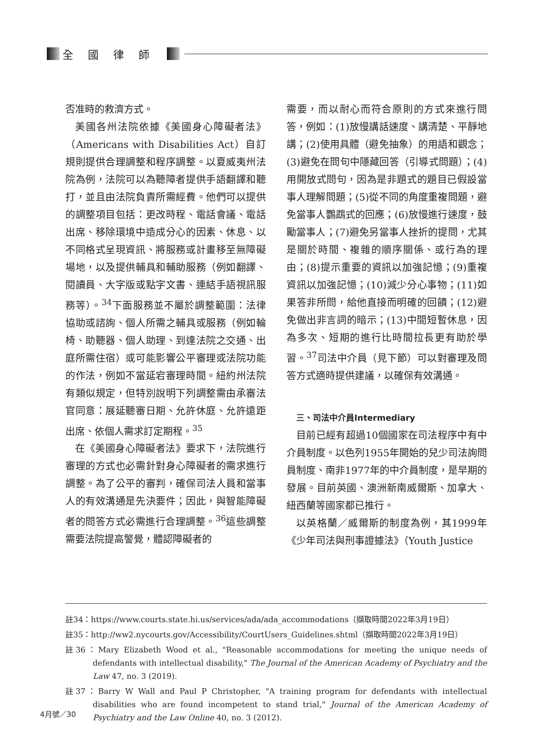全國律師
否准時的救濟方式。
美國各州法院依據《美國身心障礙者法》（Americans with Disabilities Act）自訂規則提供合理調整和程序調整。以夏威夷州法院為例，法院可以為聽障者提供手語翻譯和聽打，並且由法院負責所需經費。他們可以提供的調整項目包括：更改時程、電話會議、電話出席、移除環境中造成分心的因素、休息、以不同格式呈現資訊、將服務或計畫移至無障礙場地，以及提供輔具和輔助服務（例如翻譯、閱讀員、大字版或點字文書、連結手語視訊服務等）。<sup>34</sup>下面服務並不屬於調整範圍：法律協助或諮詢、個人所需之輔具或服務（例如輪椅、助聽器、個人助理、到達法院之交通、出庭所需住宿）或可能影響公平審理或法院功能的作法，例如不當延宕審理時間。紐約州法院有類似規定，但特別說明下列調整需由承審法官同意：展延聽審日期、允許休庭、允許遠距出席、依個人需求訂定期程。<sup>35</sup>
在《美國身心障礙者法》要求下，法院進行審理的方式也必需針對身心障礙者的需求進行調整。為了公平的審判，確保司法人員和當事人的有效溝通是先決要件；因此，與智能障礙者的問答方式必需進行合理調整。<sup>36</sup>這些調整需要法院提高警覺，體認障礙者的
需要，而以耐心而符合原則的方式來進行問答，例如：(1)放慢講話速度、講清楚、平靜地講；(2)使用具體（避免抽象）的用語和觀念；(3)避免在問句中隱藏回答（引導式問題）；(4)用開放式問句，因為是非題式的題目已假設當事人理解問題；(5)從不同的角度重複問題，避免當事人鸚鵡式的回應；(6)放慢進行速度，鼓勵當事人；(7)避免另當事人挫折的提問，尤其是關於時間、複雜的順序關係、或行為的理由；(8)提示重要的資訊以加強記憶；(9)重複資訊以加強記憶；(10)減少分心事物；(11)如果答非所問，給他直接而明確的回饋；(12)避免做出非言詞的暗示；(13)中間短暫休息，因為多次、短期的進行比時間拉長更有助於學習。<sup>37</sup>司法中介員（見下節）可以對審理及問答方式適時提供建議，以確保有效溝通。
三、司法中介員Intermediary
目前已經有超過10個國家在司法程序中有中介員制度。以色列1955年開始的兒少司法詢問員制度、南非1977年的中介員制度，是早期的發展。目前英國、澳洲新南威爾斯、加拿大、紐西蘭等國家都已推行。
以英格蘭／威爾斯的制度為例，其1999年《少年司法與刑事證據法》（Youth Justice
註34：https://www.courts.state.hi.us/services/ada/ada_accommodations（擷取時間2022年3月19日）
註35：http://ww2.nycourts.gov/Accessibility/CourtUsers_Guidelines.shtml（擷取時間2022年3月19日）
註36：Mary Elizabeth Wood et al., "Reasonable accommodations for meeting the unique needs of defendants with intellectual disability," The Journal of the American Academy of Psychiatry and the Law 47, no. 3 (2019).
註37：Barry W Wall and Paul P Christopher, "A training program for defendants with intellectual disabilities who are found incompetent to stand trial," Journal of the American Academy of Psychiatry and the Law Online 40, no. 3 (2012).
4月號／30